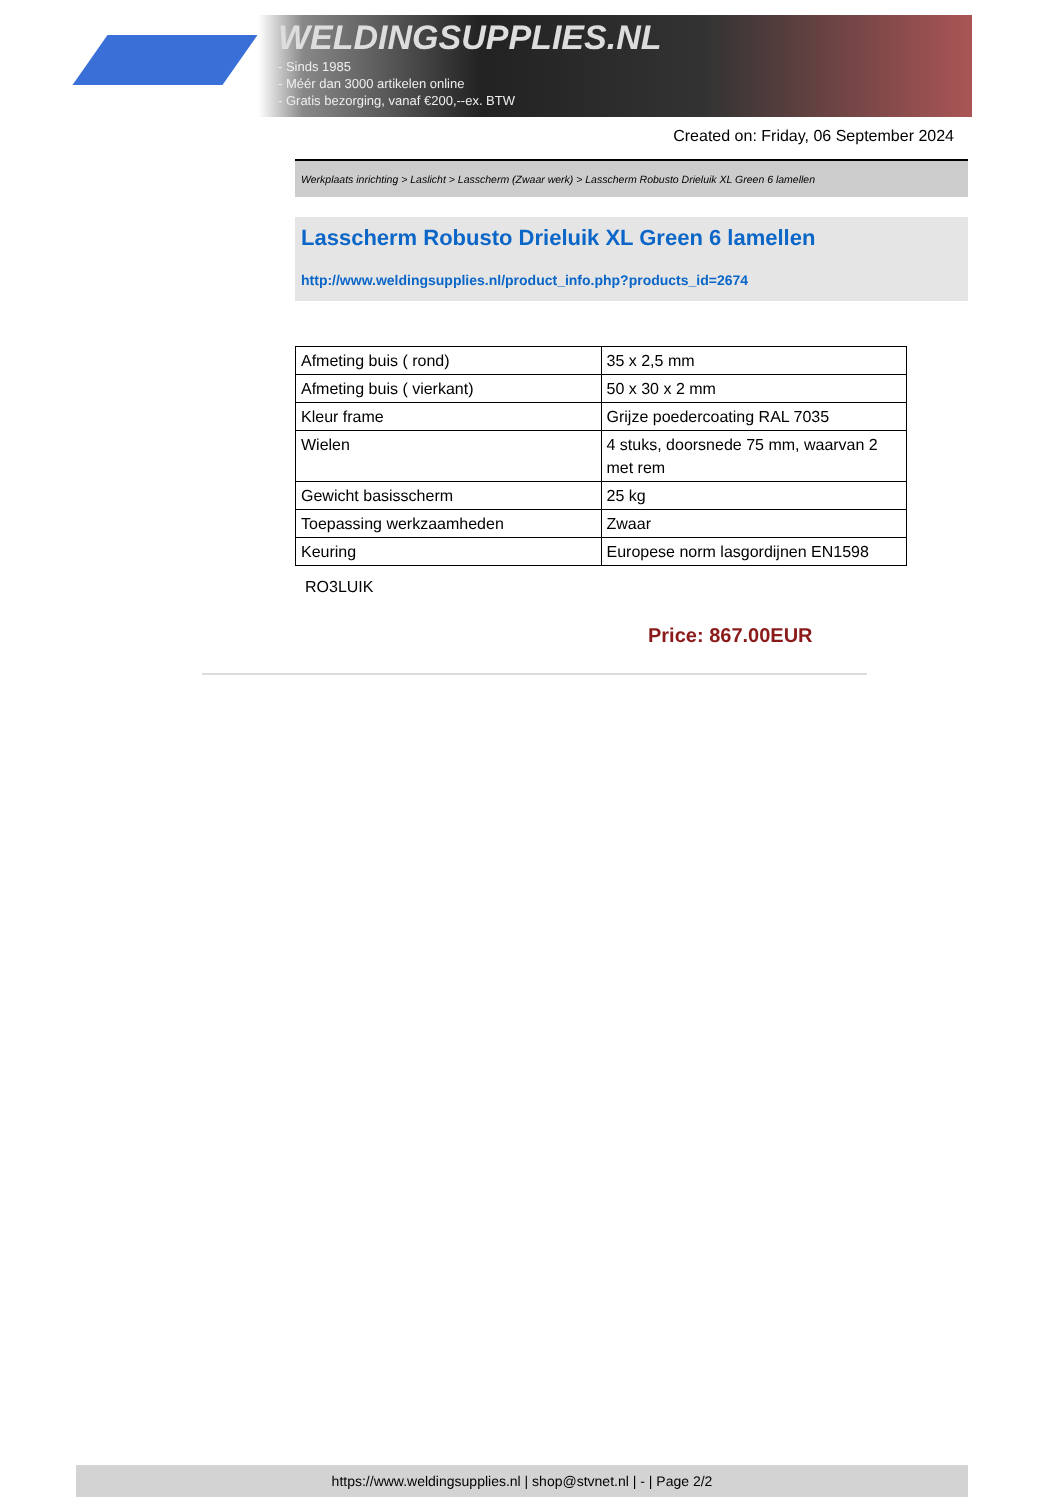WELDINGSUPPLIES.NL
- Sinds 1985
- Méér dan 3000 artikelen online
- Gratis bezorging, vanaf €200,--ex. BTW
Created on: Friday, 06 September 2024
Werkplaats inrichting > Laslicht > Lasscherm (Zwaar werk) > Lasscherm Robusto Drieluik XL Green 6 lamellen
Lasscherm Robusto Drieluik XL Green 6 lamellen
http://www.weldingsupplies.nl/product_info.php?products_id=2674
| Afmeting buis ( rond) | 35 x 2,5 mm |
| Afmeting buis ( vierkant) | 50 x 30 x 2 mm |
| Kleur frame | Grijze poedercoating RAL 7035 |
| Wielen | 4 stuks, doorsnede 75 mm, waarvan 2 met rem |
| Gewicht basisscherm | 25 kg |
| Toepassing werkzaamheden | Zwaar |
| Keuring | Europese norm lasgordijnen EN1598 |
RO3LUIK
Price: 867.00EUR
https://www.weldingsupplies.nl | shop@stvnet.nl | - | Page 2/2